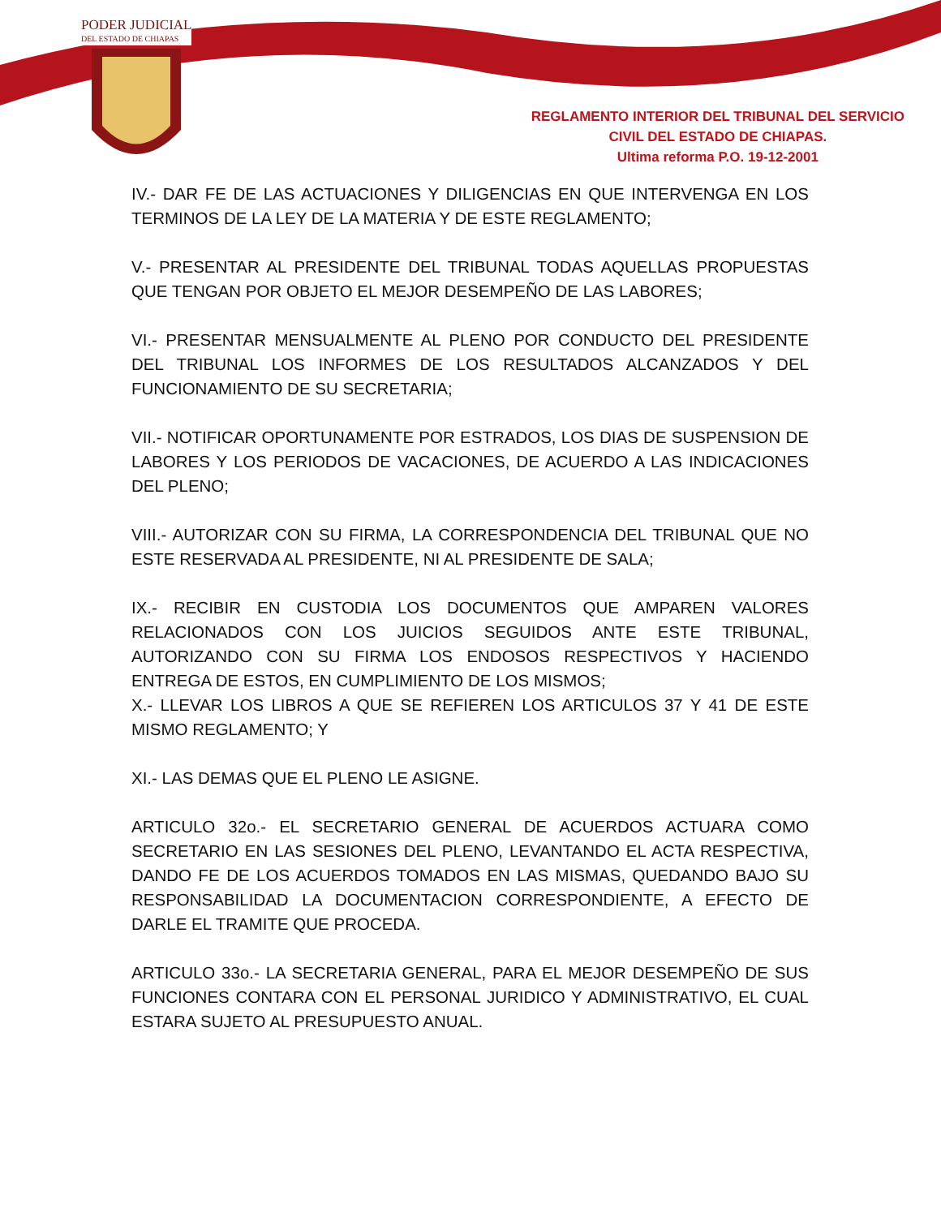PODER JUDICIAL
DEL ESTADO DE CHIAPAS
REGLAMENTO INTERIOR DEL TRIBUNAL DEL SERVICIO
CIVIL DEL ESTADO DE CHIAPAS.
Ultima reforma P.O. 19-12-2001
IV.- DAR FE DE LAS ACTUACIONES Y DILIGENCIAS EN QUE INTERVENGA EN LOS TERMINOS DE LA LEY DE LA MATERIA Y DE ESTE REGLAMENTO;
V.- PRESENTAR AL PRESIDENTE DEL TRIBUNAL TODAS AQUELLAS PROPUESTAS QUE TENGAN POR OBJETO EL MEJOR DESEMPEÑO DE LAS LABORES;
VI.- PRESENTAR MENSUALMENTE AL PLENO POR CONDUCTO DEL PRESIDENTE DEL TRIBUNAL LOS INFORMES DE LOS RESULTADOS ALCANZADOS Y DEL FUNCIONAMIENTO DE SU SECRETARIA;
VII.- NOTIFICAR OPORTUNAMENTE POR ESTRADOS, LOS DIAS DE SUSPENSION DE LABORES Y LOS PERIODOS DE VACACIONES, DE ACUERDO A LAS INDICACIONES DEL PLENO;
VIII.- AUTORIZAR CON SU FIRMA, LA CORRESPONDENCIA DEL TRIBUNAL QUE NO ESTE RESERVADA AL PRESIDENTE, NI AL PRESIDENTE DE SALA;
IX.- RECIBIR EN CUSTODIA LOS DOCUMENTOS QUE AMPAREN VALORES RELACIONADOS CON LOS JUICIOS SEGUIDOS ANTE ESTE TRIBUNAL, AUTORIZANDO CON SU FIRMA LOS ENDOSOS RESPECTIVOS Y HACIENDO ENTREGA DE ESTOS, EN CUMPLIMIENTO DE LOS MISMOS;
X.- LLEVAR LOS LIBROS A QUE SE REFIEREN LOS ARTICULOS 37 Y 41 DE ESTE MISMO REGLAMENTO; Y
XI.- LAS DEMAS QUE EL PLENO LE ASIGNE.
ARTICULO 32o.- EL SECRETARIO GENERAL DE ACUERDOS ACTUARA COMO SECRETARIO EN LAS SESIONES DEL PLENO, LEVANTANDO EL ACTA RESPECTIVA, DANDO FE DE LOS ACUERDOS TOMADOS EN LAS MISMAS, QUEDANDO BAJO SU RESPONSABILIDAD LA DOCUMENTACION CORRESPONDIENTE, A EFECTO DE DARLE EL TRAMITE QUE PROCEDA.
ARTICULO 33o.- LA SECRETARIA GENERAL, PARA EL MEJOR DESEMPEÑO DE SUS FUNCIONES CONTARA CON EL PERSONAL JURIDICO Y ADMINISTRATIVO, EL CUAL ESTARA SUJETO AL PRESUPUESTO ANUAL.